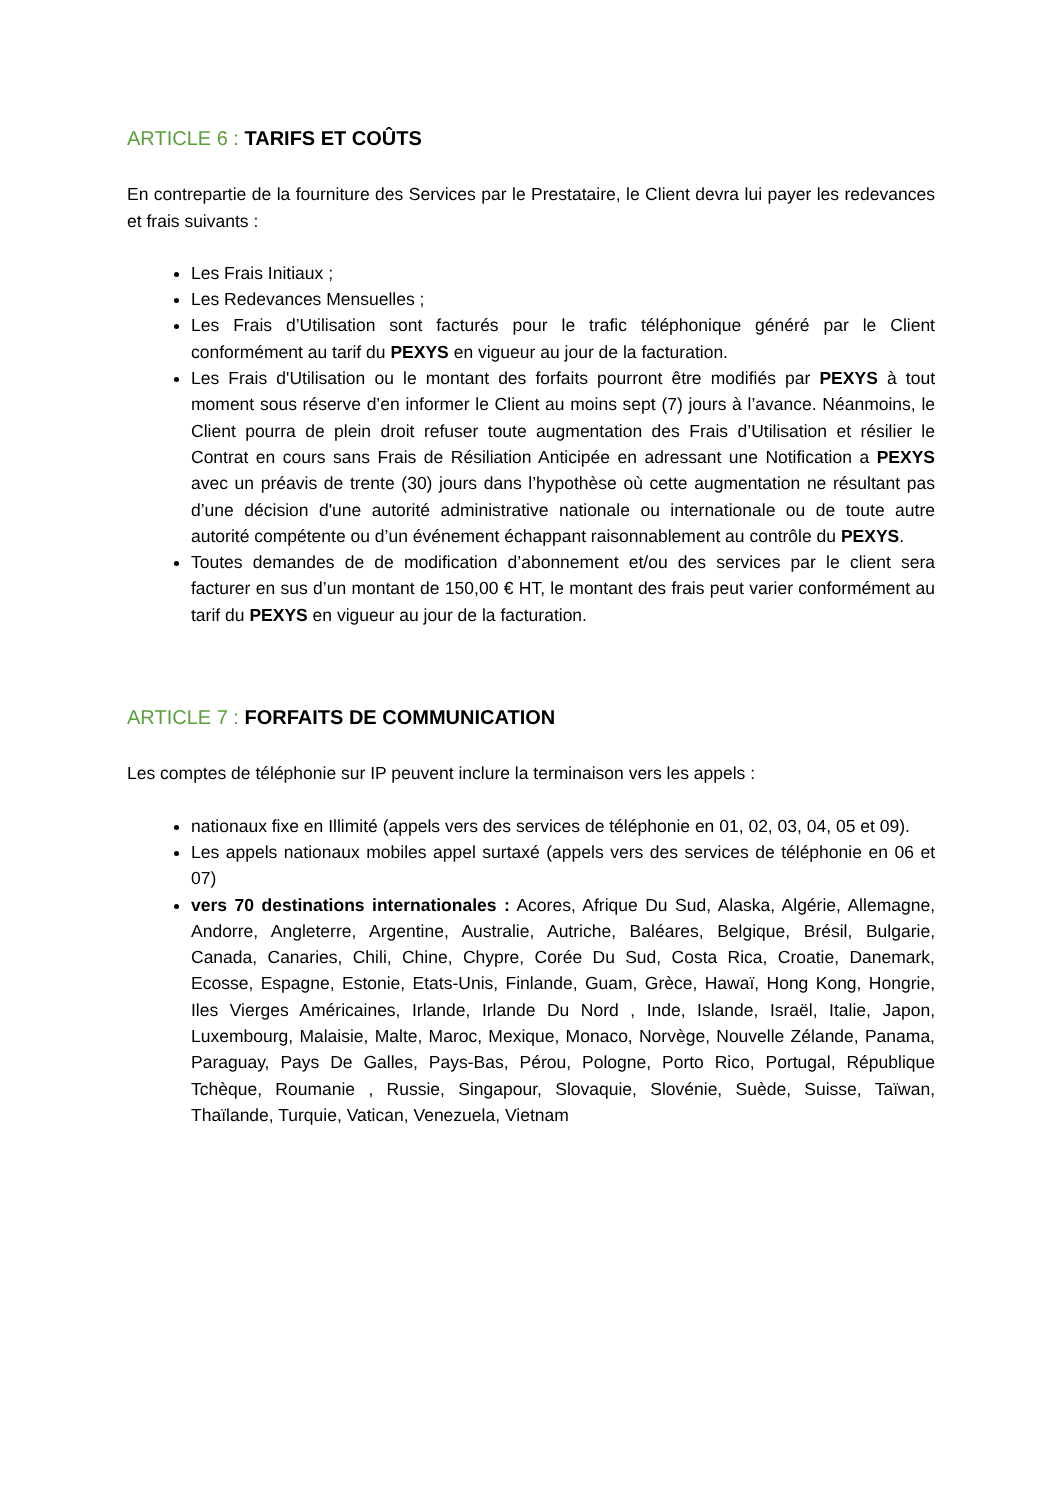ARTICLE 6 : TARIFS ET COÛTS
En contrepartie de la fourniture des Services par le Prestataire, le Client devra lui payer les redevances et frais suivants :
Les Frais Initiaux ;
Les Redevances Mensuelles ;
Les Frais d’Utilisation sont facturés pour le trafic téléphonique généré par le Client conformément au tarif du PEXYS en vigueur au jour de la facturation.
Les Frais d'Utilisation ou le montant des forfaits pourront être modifiés par PEXYS à tout moment sous réserve d’en informer le Client au moins sept (7) jours à l’avance. Néanmoins, le Client pourra de plein droit refuser toute augmentation des Frais d’Utilisation et résilier le Contrat en cours sans Frais de Résiliation Anticipée en adressant une Notification a PEXYS avec un préavis de trente (30) jours dans l’hypothèse où cette augmentation ne résultant pas d’une décision d'une autorité administrative nationale ou internationale ou de toute autre autorité compétente ou d’un événement échappant raisonnablement au contrôle du PEXYS.
Toutes demandes de de modification d’abonnement et/ou des services par le client sera facturer en sus d’un montant de 150,00 € HT, le montant des frais peut varier conformément au tarif du PEXYS en vigueur au jour de la facturation.
ARTICLE 7 : FORFAITS DE COMMUNICATION
Les comptes de téléphonie sur IP peuvent inclure la terminaison vers les appels :
nationaux fixe en Illimité (appels vers des services de téléphonie en 01, 02, 03, 04, 05 et 09).
Les appels nationaux mobiles appel surtaxé (appels vers des services de téléphonie en 06 et 07)
vers 70 destinations internationales : Acores, Afrique Du Sud, Alaska, Algérie, Allemagne, Andorre, Angleterre, Argentine, Australie, Autriche, Baléares, Belgique, Brésil, Bulgarie, Canada, Canaries, Chili, Chine, Chypre, Corée Du Sud, Costa Rica, Croatie, Danemark, Ecosse, Espagne, Estonie, Etats-Unis, Finlande, Guam, Grèce, Hawaï, Hong Kong, Hongrie, Iles Vierges Américaines, Irlande, Irlande Du Nord , Inde, Islande, Israël, Italie, Japon, Luxembourg, Malaisie, Malte, Maroc, Mexique, Monaco, Norvège, Nouvelle Zélande, Panama, Paraguay, Pays De Galles, Pays-Bas, Pérou, Pologne, Porto Rico, Portugal, République Tchèque, Roumanie , Russie, Singapour, Slovaquie, Slovénie, Suède, Suisse, Taïwan, Thaïlande, Turquie, Vatican, Venezuela, Vietnam